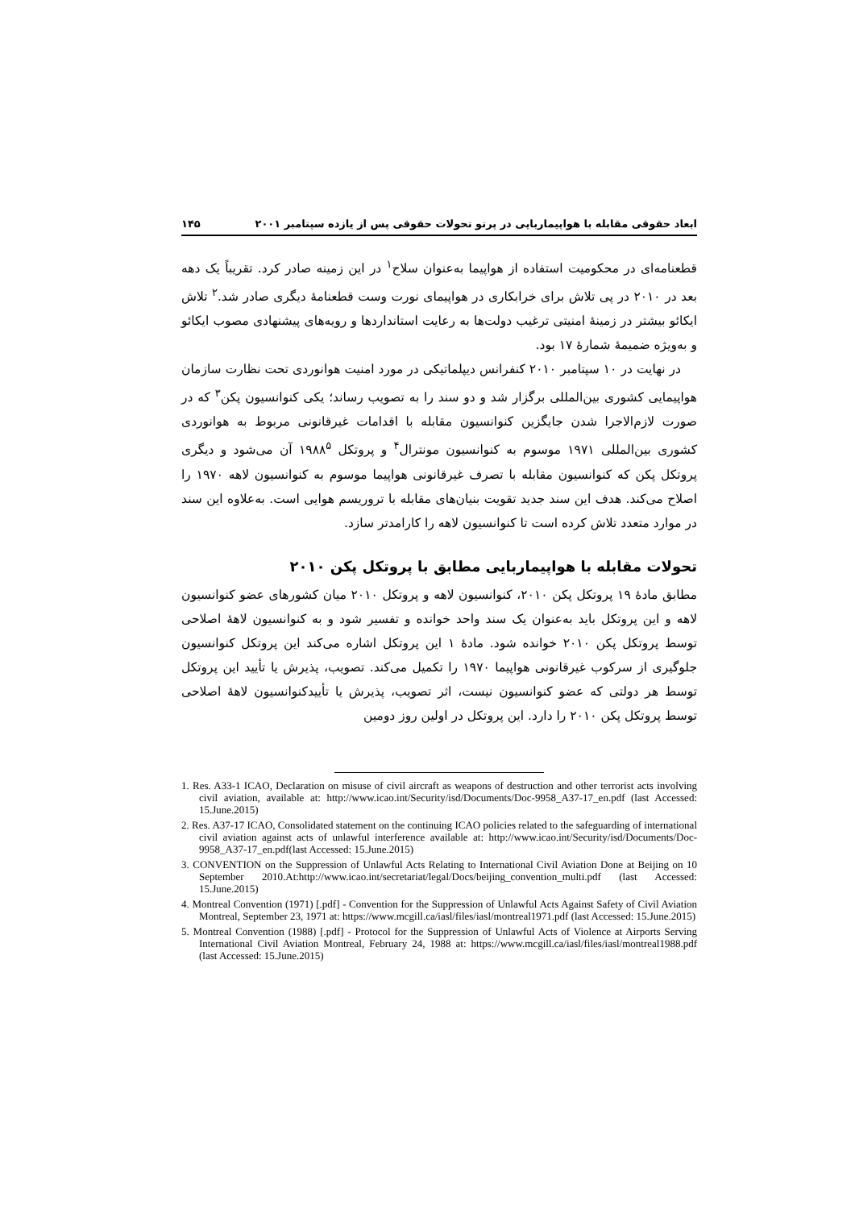ابعاد حقوقی مقابله با هواپیماربایی در پرتو تحولات حقوقی پس از یازده سپتامبر ۲۰۰۱ ۱۴۵
قطعنامه‌ای در محکومیت استفاده از هواپیما به‌عنوان سلاح<sup>۱</sup> در این زمینه صادر کرد. تقریباً یک دهه بعد در ۲۰۱۰ در پی تلاش برای خرابکاری در هواپیمای نورت وست قطعنامهٔ دیگری صادر شد.<sup>۲</sup> تلاش ایکائو بیشتر در زمینهٔ امنیتی ترغیب دولت‌ها به رعایت استانداردها و رویه‌های پیشنهادی مصوب ایکائو و به‌ویژه ضمیمهٔ شمارهٔ ۱۷ بود.
در نهایت در ۱۰ سپتامبر ۲۰۱۰ کنفرانس دیپلماتیکی در مورد امنیت هوانوردی تحت نظارت سازمان هواپیمایی کشوری بین‌المللی برگزار شد و دو سند را به تصویب رساند؛ یکی کنوانسیون پکن<sup>۳</sup> که در صورت لازم‌الاجرا شدن جایگزین کنوانسیون مقابله با اقدامات غیرقانونی مربوط به هوانوردی کشوری بین‌المللی ۱۹۷۱ موسوم به کنوانسیون مونترال<sup>۴</sup> و پروتکل ۱۹۸۸<sup>۵</sup> آن می‌شود و دیگری پروتکل پکن که کنوانسیون مقابله با تصرف غیرقانونی هواپیما موسوم به کنوانسیون لاهه ۱۹۷۰ را اصلاح می‌کند. هدف این سند جدید تقویت بنیان‌های مقابله با تروریسم هوایی است. به‌علاوه این سند در موارد متعدد تلاش کرده است تا کنوانسیون لاهه را کارامدتر سازد.
تحولات مقابله با هواپیماربایی مطابق با پروتکل پکن ۲۰۱۰
مطابق مادهٔ ۱۹ پروتکل پکن ۲۰۱۰، کنوانسیون لاهه و پروتکل ۲۰۱۰ میان کشورهای عضو کنوانسیون لاهه و این پروتکل باید به‌عنوان یک سند واحد خوانده و تفسیر شود و به کنوانسیون لاههٔ اصلاحی توسط پروتکل پکن ۲۰۱۰ خوانده شود. مادهٔ ۱ این پروتکل اشاره می‌کند این پروتکل کنوانسیون جلوگیری از سرکوب غیرقانونی هواپیما ۱۹۷۰ را تکمیل می‌کند. تصویب، پذیرش یا تأیید این پروتکل توسط هر دولتی که عضو کنوانسیون نیست، اثر تصویب، پذیرش یا تأییدکنوانسیون لاههٔ اصلاحی توسط پروتکل پکن ۲۰۱۰ را دارد. این پروتکل در اولین روز دومین
1. Res. A33-1 ICAO, Declaration on misuse of civil aircraft as weapons of destruction and other terrorist acts involving civil aviation, available at: http://www.icao.int/Security/isd/Documents/Doc-9958_A37-17_en.pdf (last Accessed: 15.June.2015)
2. Res. A37-17 ICAO, Consolidated statement on the continuing ICAO policies related to the safeguarding of international civil aviation against acts of unlawful interference available at: http://www.icao.int/Security/isd/Documents/Doc-9958_A37-17_en.pdf(last Accessed: 15.June.2015)
3. CONVENTION on the Suppression of Unlawful Acts Relating to International Civil Aviation Done at Beijing on 10 September 2010.At:http://www.icao.int/secretariat/legal/Docs/beijing_convention_multi.pdf (last Accessed: 15.June.2015)
4. Montreal Convention (1971) [.pdf] - Convention for the Suppression of Unlawful Acts Against Safety of Civil Aviation Montreal, September 23, 1971 at: https://www.mcgill.ca/iasl/files/iasl/montreal1971.pdf (last Accessed: 15.June.2015)
5. Montreal Convention (1988) [.pdf] - Protocol for the Suppression of Unlawful Acts of Violence at Airports Serving International Civil Aviation Montreal, February 24, 1988 at: https://www.mcgill.ca/iasl/files/iasl/montreal1988.pdf (last Accessed: 15.June.2015)